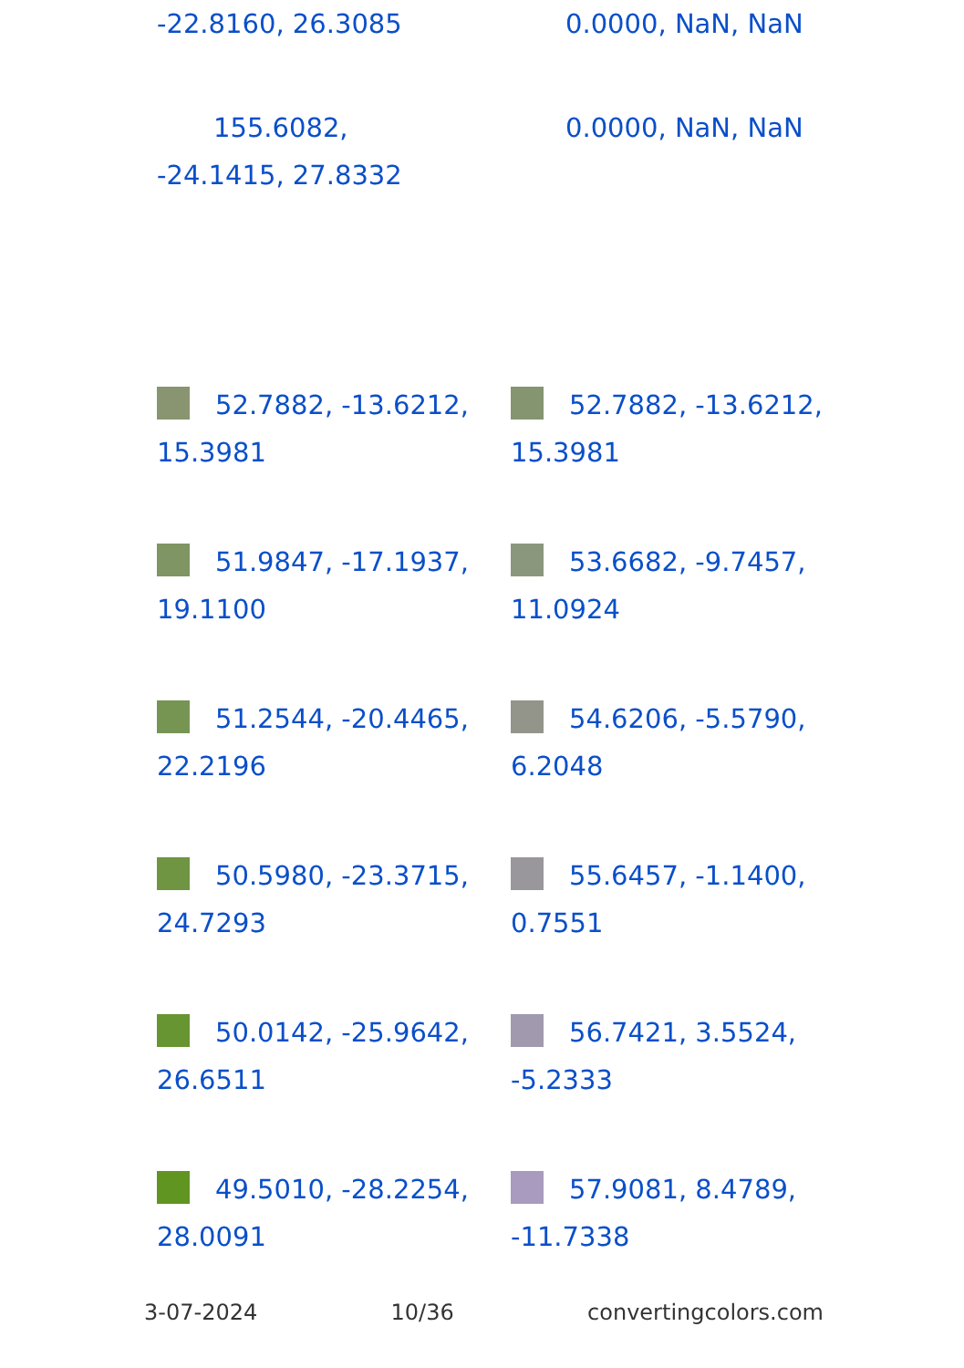-22.8160, 26.3085 0.0000, NaN, NaN
155.6082,
-24.1415, 27.8332
0.0000, NaN, NaN
52.7882, -13.6212, 15.3981
52.7882, -13.6212, 15.3981
51.9847, -17.1937, 19.1100
53.6682, -9.7457, 11.0924
51.2544, -20.4465, 22.2196
54.6206, -5.5790, 6.2048
50.5980, -23.3715, 24.7293
55.6457, -1.1400, 0.7551
50.0142, -25.9642, 26.6511
56.7421, 3.5524, -5.2333
49.5010, -28.2254, 28.0091
57.9081, 8.4789, -11.7338
3-07-2024 10/36 convertingcolors.com